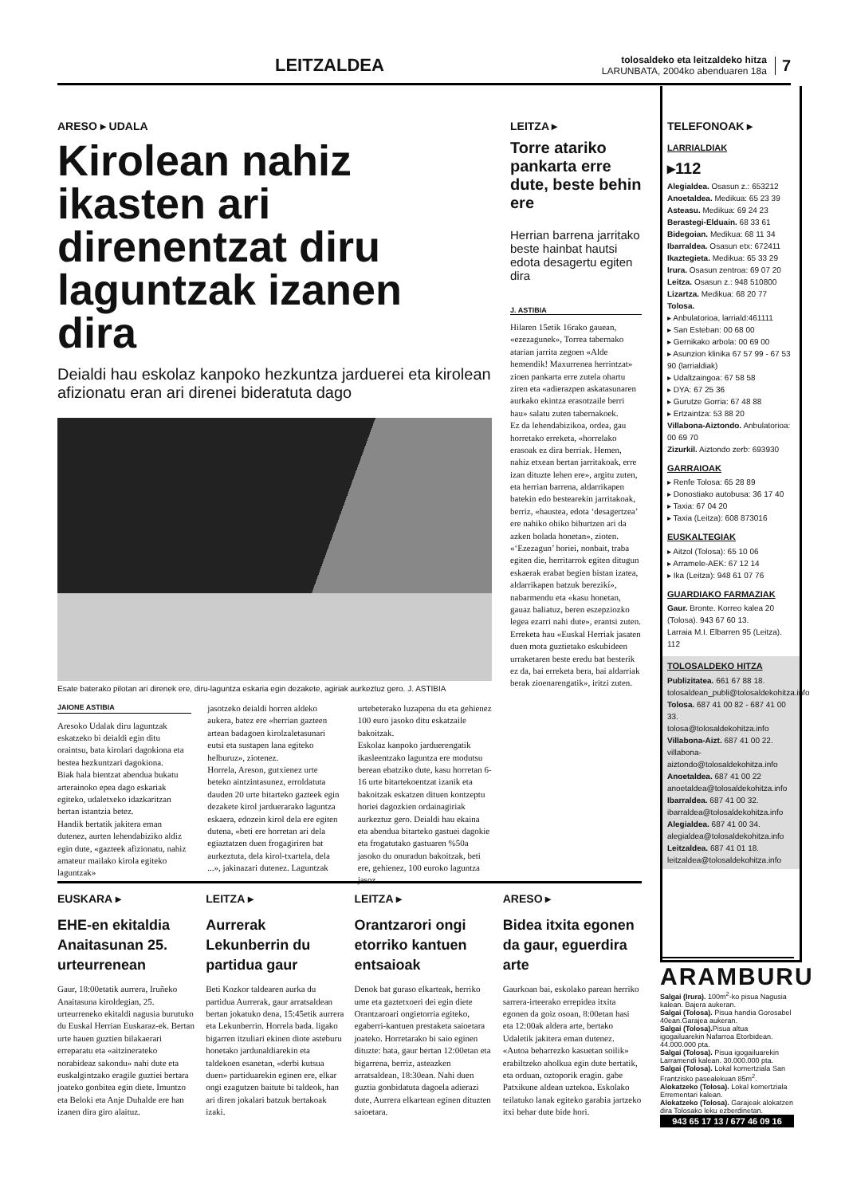LEITZALDEA
tolosaldeko eta leitzaldeko hitza
LARUNBATA, 2004ko abenduaren 18a
7
ARESO ▸ UDALA
Kirolean nahiz ikasten ari direnentzat diru laguntzak izanen dira
Deialdi hau eskolaz kanpoko hezkuntza jarduerei eta kirolean afizionatu eran ari direnei bideratuta dago
Esate baterako pilotan ari direnek ere, diru-laguntza eskaria egin dezakete, agiriak aurkeztuz gero. J. ASTIBIA
JAIONE ASTIBIA
Aresoko Udalak diru laguntzak eskatzeko bi deialdi egin ditu oraintsu, bata kirolari dagokiona eta bestea hezkuntzari dagokiona.
Biak hala bientzat abendua bukatu arterainoko epea dago eskariak egiteko, udaletxeko idazkaritzan bertan istantzia betez.
Handik bertatik jakitera eman dutenez, aurten lehendabiziko aldiz egin dute, «gazteek afizionatu, nahiz amateur mailako kirola egiteko laguntzak»
jasotzeko deialdi horren aldeko aukera, batez ere «herrian gazteen artean badagoen kirolzaletasunari eutsi eta sustapen lana egiteko helburuz», ziotenez.
Horrela, Areson, gutxienez urte beteko aintzintasunez, erroldatuta dauden 20 urte bitarteko gazteek egin dezakete kirol jarduerarako laguntza eskaera, edozein kirol dela ere egiten dutena, «beti ere horretan ari dela egiaztatzen duen frogagiriren bat aurkeztuta, dela kirol-txartela, dela ...», jakinazari dutenez. Laguntzak
urtebeterako luzapena du eta gehienez 100 euro jasoko ditu eskatzaile bakoitzak.
Eskolaz kanpoko jarduerengatik ikasleentzako laguntza ere modutsu berean ebatziko dute, kasu horretan 6-16 urte bitartekoentzat izanik eta bakoitzak eskatzen dituen kontzeptu horiei dagozkien ordainagiriak aurkeztuz gero. Deialdi hau ekaina eta abendua bitarteko gastuei dagokie eta frogatutako gastuaren %50a jasoko du onuradun bakoitzak, beti ere, gehienez, 100 euroko laguntza jasoz.
LEITZA ▸
Torre atariko pankarta erre dute, beste behin ere
Herrian barrena jarritako beste hainbat hautsi edota desagertu egiten dira
J. ASTIBIA
Hilaren 15etik 16rako gauean, «ezezagunek», Torrea tabernako atarian jarrita zegoen «Alde hemendik! Maxurrenea herrintzat» zioen pankarta erre zutela ohartu ziren eta «adierazpen askatasunaren aurkako ekintza erasotzaile berri hau» salatu zuten tabernakoek.
Ez da lehendabizikoa, ordea, gau horretako erreketa, «horrelako erasoak ez dira berriak. Hemen, nahiz etxean bertan jarritakoak, erre izan dituzte lehen ere», argitu zuten, eta herrian barrena, aldarrikapen batekin edo bestearekin jarritakoak, berriz, «haustea, edota ‘desagertzea’ ere nahiko ohiko bihurtzen ari da azken bolada honetan», zioten.
«‘Ezezagun’ horiei, nonbait, traba egiten die, herritarrok egiten ditugun eskaerak erabat begien bistan izatea, aldarrikapen batzuk berezikí», nabarmendu eta «kasu honetan, gauaz baliatuz, beren eszepziozko legea ezarri nahi dute», erantsi zuten.
Erreketa hau «Euskal Herriak jasaten duen mota guztietako eskubideen urraketaren beste eredu bat besterik ez da, bai erreketa bera, bai aldarriak berak zioenarengatik», iritzi zuten.
TELEFONOAK ▸
LARRIALDIAK
▸112
Alegialdea. Osasun z.: 653212
Anoetaldea. Medikua: 65 23 39
Asteasu. Medikua: 69 24 23
Berastegi-Elduain. 68 33 61
Bidegoian. Medikua: 68 11 34
Ibarraldea. Osasun etx: 672411
Ikaztegieta. Medikua: 65 33 29
Irura. Osasun zentroa: 69 07 20
Leitza. Osasun z.: 948 510800
Lizartza. Medikua: 68 20 77
Tolosa.
▸ Anbulatorioa, larriald:461111
▸ San Esteban: 00 68 00
▸ Gernikako arbola: 00 69 00
▸ Asunzion klinika 67 57 99 - 67 53 90 (larrialdiak)
▸ Udaltzaingoa: 67 58 58
▸ DYA: 67 25 36
▸ Gurutze Gorria: 67 48 88
▸ Ertzaintza: 53 88 20
Villabona-Aiztondo. Anbulatorioa: 00 69 70
Zizurkil. Aiztondo zerb: 693930
GARRAIOAK
▸ Renfe Tolosa: 65 28 89
▸ Donostiako autobusa: 36 17 40
▸ Taxia: 67 04 20
▸ Taxia (Leitza): 608 873016
EUSKALTEGIAK
▸ Aitzol (Tolosa): 65 10 06
▸ Arramele-AEK: 67 12 14
▸ Ika (Leitza): 948 61 07 76
GUARDIAKO FARMAZIAK
Gaur. Bronte. Korreo kalea 20 (Tolosa). 943 67 60 13.
Larraia M.I. Elbarren 95 (Leitza). 112
TOLOSALDEKO HITZA
Publizitatea. 661 67 88 18.
tolosaldean_publi@tolosaldekohitza.info
Tolosa. 687 41 00 82 - 687 41 00 33.
tolosa@tolosaldekohitza.info
Villabona-Aizt. 687 41 00 22.
villabona-aiztondo@tolosaldekohitza.info
Anoetaldea. 687 41 00 22
anoetaldea@tolosaldekohitza.info
Ibarraldea. 687 41 00 32.
ibarraldea@tolosaldekohitza.info
Alegialdea. 687 41 00 34.
alegialdea@tolosaldekohitza.info
Leitzaldea. 687 41 01 18.
leitzaldea@tolosaldekohitza.info
EUSKARA ▸
EHE-en ekitaldia Anaitasunan 25. urteurrenean
Gaur, 18:00etatik aurrera, Iruñeko Anaitasuna kiroldegian, 25. urteurreneko ekitaldi nagusia burutuko du Euskal Herrian Euskaraz-ek. Bertan urte hauen guztien bilakaerari erreparatu eta «aitzinerateko norabideaz sakondu» nahi dute eta euskalgintzako eragile guztiei bertara joateko gonbitea egin diete. Imuntzo eta Beloki eta Anje Duhalde ere han izanen dira giro alaituz.
LEITZA ▸
Aurrerak Lekunberrin du partidua gaur
Beti Kozkor taldearen aurka du partidua Aurrerak, gaur arratsaldean bertan jokatuko dena, 15:45etik aurrera eta Lekunberrin. Horrela bada. ligako bigarren itzuliari ekinen diote asteburu honetako jardunaldiarekin eta taldekoen esanetan, «derbi kutsua duen» partiduarekin eginen ere, elkar ongi ezagutzen baitute bi taldeok, han ari diren jokalari batzuk bertakoak izaki.
LEITZA ▸
Orantzarori ongi etorriko kantuen entsaioak
Denok bat guraso elkarteak, herriko ume eta gaztetxoeri dei egin diete Orantzaroari ongietorria egiteko, egaberri-kantuen prestaketa saioetara joateko. Horretarako bi saio eginen dituzte: bata, gaur bertan 12:00etan eta bigarrena, berriz, asteazken arratsaldean, 18:30ean. Nahi duen guztia gonbidatuta dagoela adierazi dute, Aurrera elkartean eginen dituzten saioetara.
ARESO ▸
Bidea itxita egonen da gaur, eguerdira arte
Gaurkoan bai, eskolako parean herriko sarrera-irteerako errepidea itxita egonen da goiz osoan, 8:00etan hasi eta 12:00ak aldera arte, bertako Udaletik jakitera eman dutenez. «Autoa beharrezko kasuetan soilik» erabiltzeko aholkua egin dute bertatik, eta orduan, oztoporik eragin. gabe Patxikune aldean uztekoa. Eskolako teilatuko lanak egiteko garabia jartzeko itxi behar dute bide hori.
ARAMBURU
Salgai (Irura). 100m<sup>2</sup>-ko pisua Nagusia kalean. Bajera aukeran.
Salgai (Tolosa). Pisua handia Gorosabel 40ean.Garajea aukeran.
Salgai (Tolosa). Pisua altua igogailuarekin Nafarroa Etorbidean. 44.000.000 pta.
Salgai (Tolosa). Pisua igogailuarekin Larramendi kalean. 30.000.000 pta.
Salgai (Tolosa). Lokal komertziala San Frantzisko pasealekuan 85m<sup>2</sup>.
Alokatzeko (Tolosa). Lokal komertziala Errementari kalean.
Alokatzeko (Tolosa). Garajeak alokatzen dira Tolosako leku ezberdinetan.
943 65 17 13 / 677 46 09 16